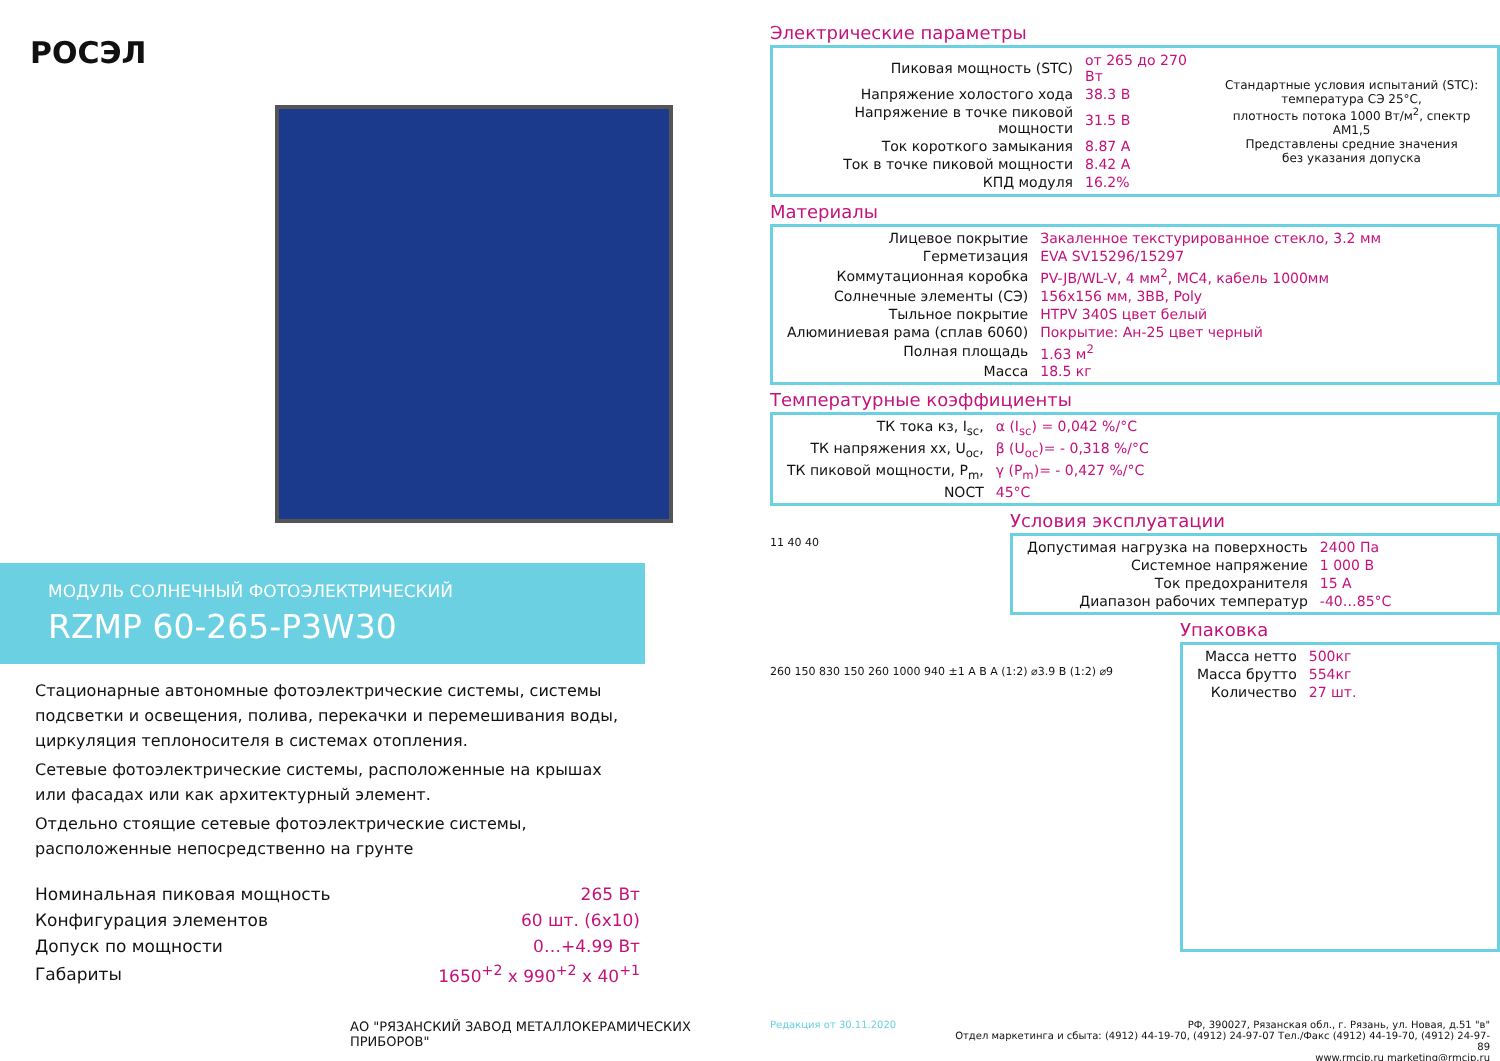РОСЭЛ
МОДУЛЬ СОЛНЕЧНЫЙ ФОТОЭЛЕКТРИЧЕСКИЙ
RZMP 60-265-P3W30
Стационарные автономные фотоэлектрические системы, системы подсветки и освещения, полива, перекачки и перемешивания воды, циркуляция теплоносителя в системах отопления.
Сетевые фотоэлектрические системы, расположенные на крышах или фасадах или как архитектурный элемент.
Отдельно стоящие сетевые фотоэлектрические системы, расположенные непосредственно на грунте
| Номинальная пиковая мощность | 265 Вт |
| Конфигурация элементов | 60 шт. (6x10) |
| Допуск по мощности | 0…+4.99 Вт |
| Габариты | 1650<sup>+2</sup> x 990<sup>+2</sup> x 40<sup>+1</sup> |
Электрические параметры
| / Пиковая мощность (STC) / от 265 до 270 Вт / / Напряжение холостого хода / 38.3 В / / Напряжение в точке пиковой мощности / 31.5 В / / Ток короткого замыкания / 8.87 А / / Ток в точке пиковой мощности / 8.42 А / / КПД модуля / 16.2% / | Стандартные условия испытаний (STC): температура СЭ 25°С, плотность потока 1000 Вт/м<sup>2</sup>, спектр АМ1,5 Представлены средние значения без указания допуска |
Материалы
| Лицевое покрытие | Закаленное текстурированное стекло, 3.2 мм |
| Герметизация | EVA SV15296/15297 |
| Коммутационная коробка | PV-JB/WL-V, 4 мм<sup>2</sup>, MC4, кабель 1000мм |
| Солнечные элементы (СЭ) | 156x156 мм, 3BB, Poly |
| Тыльное покрытие | HTPV 340S цвет белый |
| Алюминиевая рама (сплав 6060) | Покрытие: Ан-25 цвет черный |
| Полная площадь | 1.63 м<sup>2</sup> |
| Масса | 18.5 кг |
Температурные коэффициенты
| ТК тока кз, I<sub>sc</sub>, | α (I<sub>sc</sub>) = 0,042 %/°C |
| ТК напряжения хх, U<sub>oc</sub>, | β (U<sub>oc</sub>)= - 0,318 %/°C |
| ТК пиковой мощности, P<sub>m</sub>, | γ (P<sub>m</sub>)= - 0,427 %/°C |
| NOCT | 45°C |
11 40 40
Условия эксплуатации
| Допустимая нагрузка на поверхность | 2400 Па |
| Системное напряжение | 1 000 В |
| Ток предохранителя | 15 А |
| Диапазон рабочих температур | -40…85°C |
260 150 830 150 260 1000 940 ±1 A B A (1:2) ⌀3.9 B (1:2) ⌀9
Упаковка
| Масса нетто | 500кг |
| Масса брутто | 554кг |
| Количество | 27 шт. |
АО "РЯЗАНСКИЙ ЗАВОД МЕТАЛЛОКЕРАМИЧЕСКИХ ПРИБОРОВ"
Редакция от 30.11.2020 РФ, 390027, Рязанская обл., г. Рязань, ул. Новая, д.51 "в"
Отдел маркетинга и сбыта: (4912) 44-19-70, (4912) 24-97-07 Тел./Факс (4912) 44-19-70, (4912) 24-97-89
www.rmcip.ru marketing@rmcip.ru